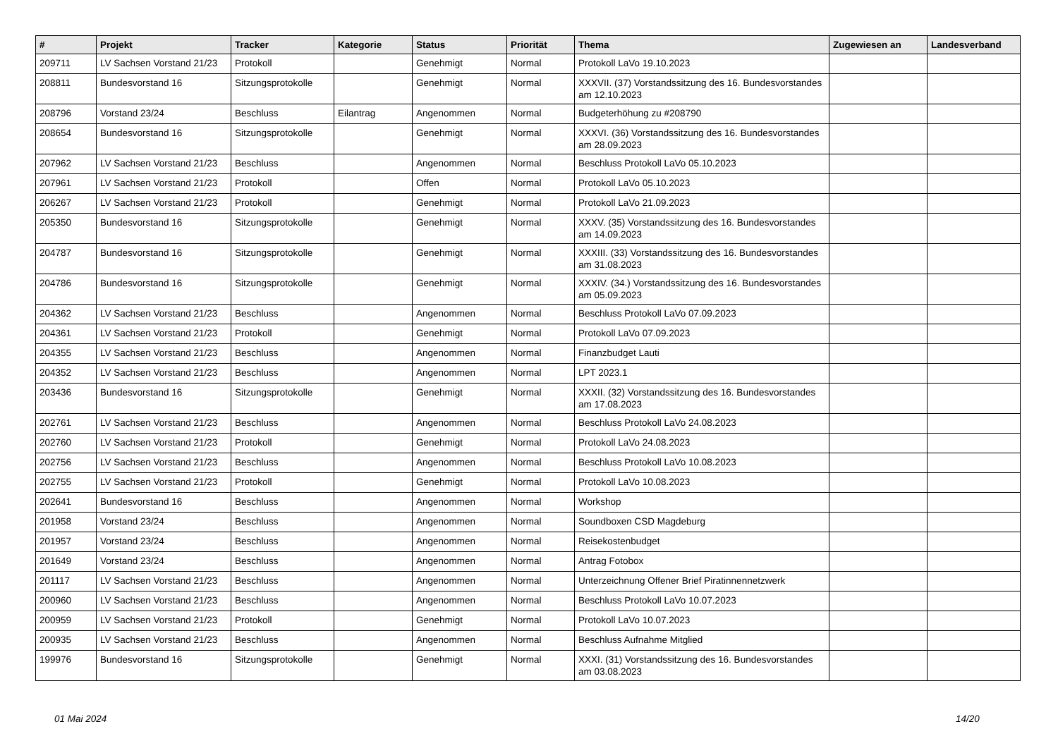| # | Projekt | Tracker | Kategorie | Status | Priorität | Thema | Zugewiesen an | Landesverband |
| --- | --- | --- | --- | --- | --- | --- | --- | --- |
| 209711 | LV Sachsen Vorstand 21/23 | Protokoll | | Genehmigt | Normal | Protokoll LaVo 19.10.2023 | | |
| 208811 | Bundesvorstand 16 | Sitzungsprotokolle | | Genehmigt | Normal | XXXVII. (37) Vorstandssitzung des 16. Bundesvorstandes am 12.10.2023 | | |
| 208796 | Vorstand 23/24 | Beschluss | Eilantrag | Angenommen | Normal | Budgeterhöhung zu #208790 | | |
| 208654 | Bundesvorstand 16 | Sitzungsprotokolle | | Genehmigt | Normal | XXXVI. (36) Vorstandssitzung des 16. Bundesvorstandes am 28.09.2023 | | |
| 207962 | LV Sachsen Vorstand 21/23 | Beschluss | | Angenommen | Normal | Beschluss Protokoll LaVo 05.10.2023 | | |
| 207961 | LV Sachsen Vorstand 21/23 | Protokoll | | Offen | Normal | Protokoll LaVo 05.10.2023 | | |
| 206267 | LV Sachsen Vorstand 21/23 | Protokoll | | Genehmigt | Normal | Protokoll LaVo 21.09.2023 | | |
| 205350 | Bundesvorstand 16 | Sitzungsprotokolle | | Genehmigt | Normal | XXXV. (35) Vorstandssitzung des 16. Bundesvorstandes am 14.09.2023 | | |
| 204787 | Bundesvorstand 16 | Sitzungsprotokolle | | Genehmigt | Normal | XXXIII. (33) Vorstandssitzung des 16. Bundesvorstandes am 31.08.2023 | | |
| 204786 | Bundesvorstand 16 | Sitzungsprotokolle | | Genehmigt | Normal | XXXIV. (34.) Vorstandssitzung des 16. Bundesvorstandes am 05.09.2023 | | |
| 204362 | LV Sachsen Vorstand 21/23 | Beschluss | | Angenommen | Normal | Beschluss Protokoll LaVo 07.09.2023 | | |
| 204361 | LV Sachsen Vorstand 21/23 | Protokoll | | Genehmigt | Normal | Protokoll LaVo 07.09.2023 | | |
| 204355 | LV Sachsen Vorstand 21/23 | Beschluss | | Angenommen | Normal | Finanzbudget Lauti | | |
| 204352 | LV Sachsen Vorstand 21/23 | Beschluss | | Angenommen | Normal | LPT 2023.1 | | |
| 203436 | Bundesvorstand 16 | Sitzungsprotokolle | | Genehmigt | Normal | XXXII. (32) Vorstandssitzung des 16. Bundesvorstandes am 17.08.2023 | | |
| 202761 | LV Sachsen Vorstand 21/23 | Beschluss | | Angenommen | Normal | Beschluss Protokoll LaVo 24.08.2023 | | |
| 202760 | LV Sachsen Vorstand 21/23 | Protokoll | | Genehmigt | Normal | Protokoll LaVo 24.08.2023 | | |
| 202756 | LV Sachsen Vorstand 21/23 | Beschluss | | Angenommen | Normal | Beschluss Protokoll LaVo 10.08.2023 | | |
| 202755 | LV Sachsen Vorstand 21/23 | Protokoll | | Genehmigt | Normal | Protokoll LaVo 10.08.2023 | | |
| 202641 | Bundesvorstand 16 | Beschluss | | Angenommen | Normal | Workshop | | |
| 201958 | Vorstand 23/24 | Beschluss | | Angenommen | Normal | Soundboxen CSD Magdeburg | | |
| 201957 | Vorstand 23/24 | Beschluss | | Angenommen | Normal | Reisekostenbudget | | |
| 201649 | Vorstand 23/24 | Beschluss | | Angenommen | Normal | Antrag Fotobox | | |
| 201117 | LV Sachsen Vorstand 21/23 | Beschluss | | Angenommen | Normal | Unterzeichnung Offener Brief Piratinnennetzwerk | | |
| 200960 | LV Sachsen Vorstand 21/23 | Beschluss | | Angenommen | Normal | Beschluss Protokoll LaVo 10.07.2023 | | |
| 200959 | LV Sachsen Vorstand 21/23 | Protokoll | | Genehmigt | Normal | Protokoll LaVo 10.07.2023 | | |
| 200935 | LV Sachsen Vorstand 21/23 | Beschluss | | Angenommen | Normal | Beschluss Aufnahme Mitglied | | |
| 199976 | Bundesvorstand 16 | Sitzungsprotokolle | | Genehmigt | Normal | XXXI. (31) Vorstandssitzung des 16. Bundesvorstandes am 03.08.2023 | | |
01 Mai 2024 14/20